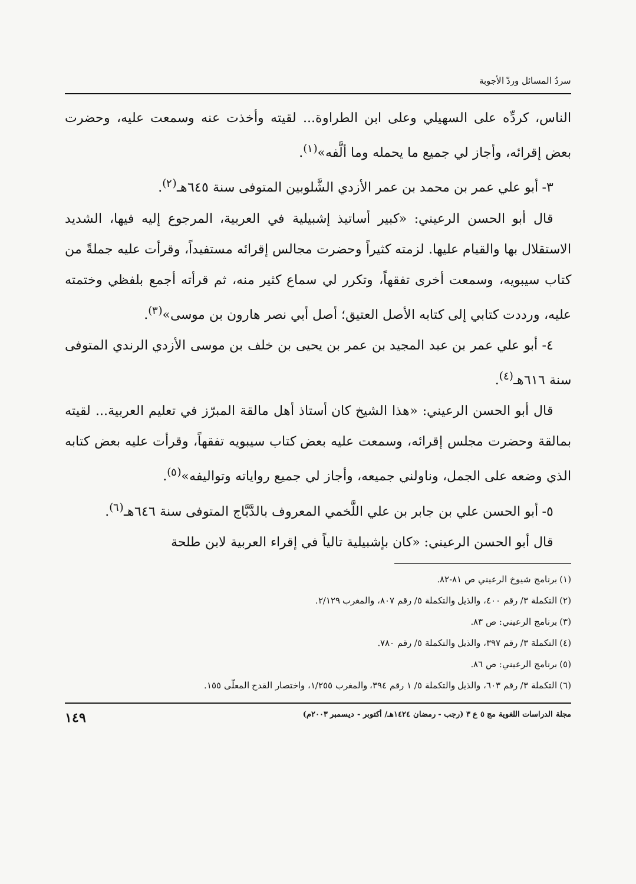سردُ المسائل وردّ الأجوبة
الناس، كردِّه على السهيلي وعلى ابن الطراوة... لقيته وأخذت عنه وسمعت عليه، وحضرت بعض إقرائه، وأجاز لي جميع ما يحمله وما ألَّفه»<sup>(١)</sup>.
٣- أبو علي عمر بن محمد بن عمر الأزدي الشَّلوبين المتوفى سنة ٦٤٥هـ<sup>(٢)</sup>.
قال أبو الحسن الرعيني: «كبير أساتيذ إشبيلية في العربية، المرجوع إليه فيها، الشديد الاستقلال بها والقيام عليها. لزمته كثيراً وحضرت مجالس إقرائه مستفيداً، وقرأت عليه جملةً من كتاب سيبويه، وسمعت أخرى تفقهاً، وتكرر لي سماع كثير منه، ثم قرأته أجمع بلفظي وختمته عليه، ورددت كتابي إلى كتابه الأصل العتيق؛ أصل أبي نصر هارون بن موسى»<sup>(٣)</sup>.
٤- أبو علي عمر بن عبد المجيد بن عمر بن يحيى بن خلف بن موسى الأزدي الرندي المتوفى سنة ٦١٦هـ<sup>(٤)</sup>.
قال أبو الحسن الرعيني: «هذا الشيخ كان أستاذ أهل مالقة المبرّز في تعليم العربية... لقيته بمالقة وحضرت مجلس إقرائه، وسمعت عليه بعض كتاب سيبويه تفقهاً، وقرأت عليه بعض كتابه الذي وضعه على الجمل، وناولني جميعه، وأجاز لي جميع رواياته وتواليفه»<sup>(٥)</sup>.
٥- أبو الحسن علي بن جابر بن علي اللَّخمي المعروف بالدَّبَّاج المتوفى سنة ٦٤٦هـ<sup>(٦)</sup>.
قال أبو الحسن الرعيني: «كان بإشبيلية تالياً في إقراء العربية لابن طلحة
(١) برنامج شيوخ الرعيني ص ٨١-٨٢.
(٢) التكملة ٣/ رقم ٤٠٠، والذيل والتكملة ٥/ رقم ٨٠٧، والمغرب ٢/١٢٩.
(٣) برنامج الرعيني: ص ٨٣.
(٤) التكملة ٣/ رقم ٣٩٧، والذيل والتكملة ٥/ رقم ٧٨٠.
(٥) برنامج الرعيني: ص ٨٦.
(٦) التكملة ٣/ رقم ٦٠٣، والذيل والتكملة ٥/ ١ رقم ٣٩٤، والمغرب ١/٢٥٥، واختصار القدح المعلّى ١٥٥.
مجلة الدراسات اللغوية مج ٥ ع ٣ (رجب - رمضان ١٤٢٤هـ/ أكتوبر - ديسمبر ٢٠٠٣م) ١٤٩